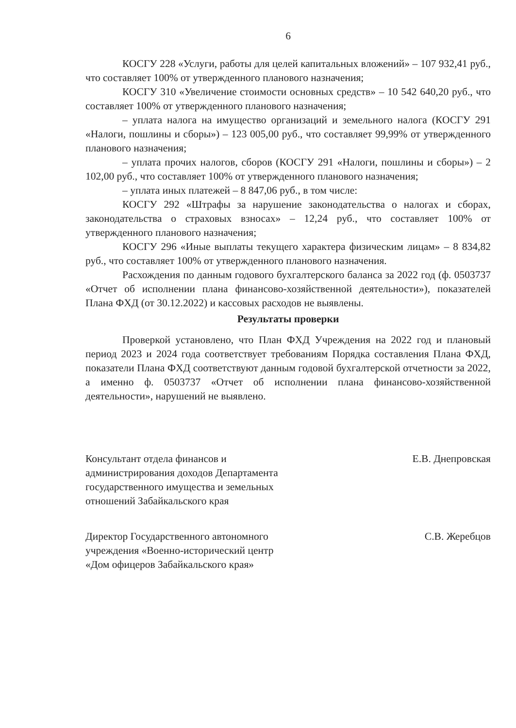6
КОСГУ 228 «Услуги, работы для целей капитальных вложений» – 107 932,41 руб., что составляет 100% от утвержденного планового назначения;
КОСГУ 310 «Увеличение стоимости основных средств» – 10 542 640,20 руб., что составляет 100% от утвержденного планового назначения;
– уплата налога на имущество организаций и земельного налога (КОСГУ 291 «Налоги, пошлины и сборы») – 123 005,00 руб., что составляет 99,99% от утвержденного планового назначения;
– уплата прочих налогов, сборов (КОСГУ 291 «Налоги, пошлины и сборы») – 2 102,00 руб., что составляет 100% от утвержденного планового назначения;
– уплата иных платежей – 8 847,06 руб., в том числе:
КОСГУ 292 «Штрафы за нарушение законодательства о налогах и сборах, законодательства о страховых взносах» – 12,24 руб., что составляет 100% от утвержденного планового назначения;
КОСГУ 296 «Иные выплаты текущего характера физическим лицам» – 8 834,82 руб., что составляет 100% от утвержденного планового назначения.
Расхождения по данным годового бухгалтерского баланса за 2022 год (ф. 0503737 «Отчет об исполнении плана финансово-хозяйственной деятельности»), показателей Плана ФХД (от 30.12.2022) и кассовых расходов не выявлены.
Результаты проверки
Проверкой установлено, что План ФХД Учреждения на 2022 год и плановый период 2023 и 2024 года соответствует требованиям Порядка составления Плана ФХД, показатели Плана ФХД соответствуют данным годовой бухгалтерской отчетности за 2022, а именно ф. 0503737 «Отчет об исполнении плана финансово-хозяйственной деятельности», нарушений не выявлено.
Консультант отдела финансов и администрирования доходов Департамента государственного имущества и земельных отношений Забайкальского края
Е.В. Днепровская
Директор Государственного автономного учреждения «Военно-исторический центр «Дом офицеров Забайкальского края»
С.В. Жеребцов